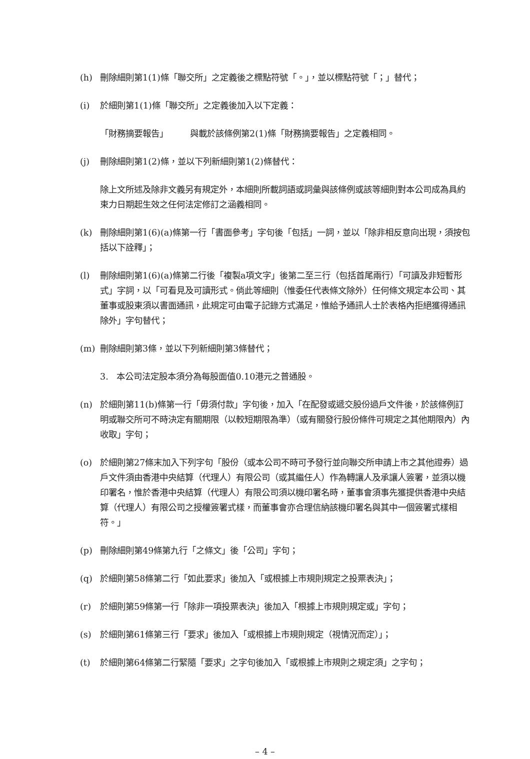(h) 刪除細則第1(1)條「聯交所」之定義後之標點符號「。」，並以標點符號「；」替代；
(i) 於細則第1(1)條「聯交所」之定義後加入以下定義：
「財務摘要報告」 與載於該條例第2(1)條「財務摘要報告」之定義相同。
(j) 刪除細則第1(2)條，並以下列新細則第1(2)條替代：
除上文所述及除非文義另有規定外，本細則所載詞語或詞彙與該條例或該等細則對本公司成為具約束力日期起生效之任何法定修訂之涵義相同。
(k) 刪除細則第1(6)(a)條第一行「書面參考」字句後「包括」一詞，並以「除非相反意向出現，須按包括以下詮釋」；
(l) 刪除細則第1(6)(a)條第二行後「複製a項文字」後第二至三行（包括首尾兩行）「可讀及非短暫形式」字詞，以「可看見及可讀形式。倘此等細則（惟委任代表條文除外）任何條文規定本公司、其董事或股東須以書面通訊，此規定可由電子記錄方式滿足，惟給予通訊人士於表格內拒絕獲得通訊除外」字句替代；
(m) 刪除細則第3條，並以下列新細則第3條替代；
3. 本公司法定股本須分為每股面值0.10港元之普通股。
(n) 於細則第11(b)條第一行「毋須付款」字句後，加入「在配發或遞交股份過戶文件後，於該條例訂明或聯交所可不時決定有關期限（以較短期限為準）（或有關發行股份條件可規定之其他期限內）內收取」字句；
(o) 於細則第27條末加入下列字句「股份（或本公司不時可予發行並向聯交所申請上市之其他證券）過戶文件須由香港中央結算（代理人）有限公司（或其繼任人）作為轉讓人及承讓人簽署，並須以機印署名，惟於香港中央結算（代理人）有限公司須以機印署名時，董事會須事先獲提供香港中央結算（代理人）有限公司之授權簽署式樣，而董事會亦合理信納該機印署名與其中一個簽署式樣相符。」
(p) 刪除細則第49條第九行「之條文」後「公司」字句；
(q) 於細則第58條第二行「如此要求」後加入「或根據上市規則規定之投票表決」；
(r) 於細則第59條第一行「除非一項投票表決」後加入「根據上市規則規定或」字句；
(s) 於細則第61條第三行「要求」後加入「或根據上市規則規定（視情況而定）」；
(t) 於細則第64條第二行緊隨「要求」之字句後加入「或根據上市規則之規定須」之字句；
– 4 –